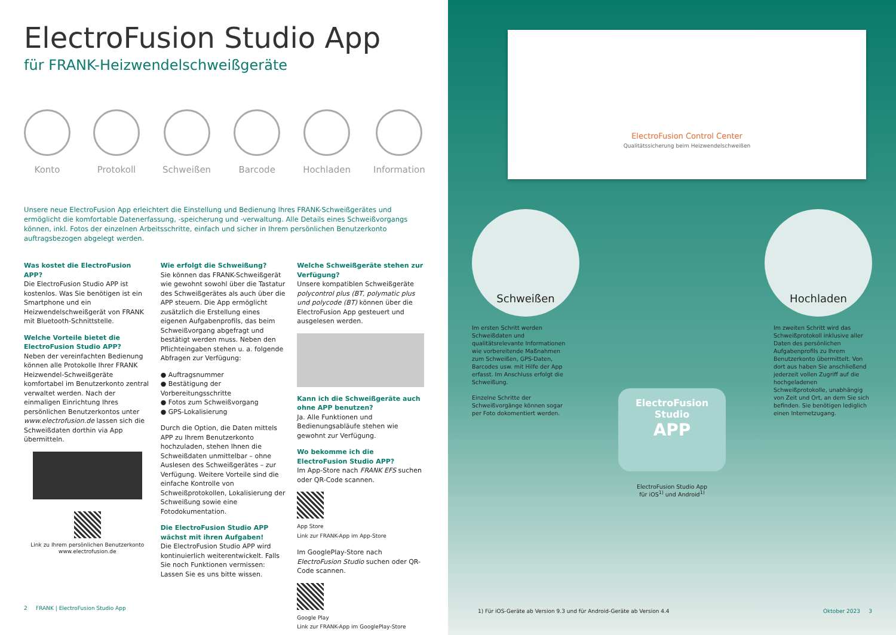ElectroFusion Studio App
für FRANK-Heizwendelschweißgeräte
Konto Protokoll Schweißen Barcode Hochladen Information
Unsere neue ElectroFusion App erleichtert die Einstellung und Bedienung Ihres FRANK-Schweißgerätes und ermöglicht die komfortable Datenerfassung, -speicherung und -verwaltung. Alle Details eines Schweißvorgangs können, inkl. Fotos der einzelnen Arbeitsschritte, einfach und sicher in Ihrem persönlichen Benutzerkonto auftragsbezogen abgelegt werden.
Was kostet die ElectroFusion APP?
Die ElectroFusion Studio APP ist kostenlos. Was Sie benötigen ist ein Smartphone und ein Heizwendelschweißgerät von FRANK mit Bluetooth-Schnittstelle.
Welche Vorteile bietet die ElectroFusion Studio APP?
Neben der vereinfachten Bedienung können alle Protokolle Ihrer FRANK Heizwendel-Schweißgeräte komfortabel im Benutzerkonto zentral verwaltet werden. Nach der einmaligen Einrichtung Ihres persönlichen Benutzerkontos unter www.electrofusion.de lassen sich die Schweißdaten dorthin via App übermitteln.
Link zu Ihrem persönlichen Benutzerkonto www.electrofusion.de
Wie erfolgt die Schweißung?
Sie können das FRANK-Schweißgerät wie gewohnt sowohl über die Tastatur des Schweißgerätes als auch über die APP steuern. Die App ermöglicht zusätzlich die Erstellung eines eigenen Aufgabenprofils, das beim Schweißvorgang abgefragt und bestätigt werden muss. Neben den Pflichteingaben stehen u. a. folgende Abfragen zur Verfügung:
● Auftragsnummer
● Bestätigung der Vorbereitungsschritte
● Fotos zum Schweißvorgang
● GPS-Lokalisierung
Durch die Option, die Daten mittels APP zu Ihrem Benutzerkonto hochzuladen, stehen Ihnen die Schweißdaten unmittelbar – ohne Auslesen des Schweißgerätes – zur Verfügung. Weitere Vorteile sind die einfache Kontrolle von Schweißprotokollen, Lokalisierung der Schweißung sowie eine Fotodokumentation.
Die ElectroFusion Studio APP wächst mit ihren Aufgaben!
Die ElectroFusion Studio APP wird kontinuierlich weiterentwickelt. Falls Sie noch Funktionen vermissen: Lassen Sie es uns bitte wissen.
Welche Schweißgeräte stehen zur Verfügung?
Unsere kompatiblen Schweißgeräte polycontrol plus (BT, polymatic plus und polycode (BT) können über die ElectroFusion App gesteuert und ausgelesen werden.
Kann ich die Schweißgeräte auch ohne APP benutzen?
Ja. Alle Funktionen und Bedienungsabläufe stehen wie gewohnt zur Verfügung.
Wo bekomme ich die ElectroFusion Studio APP?
Im App-Store nach FRANK EFS suchen oder QR-Code scannen.
App Store
Link zur FRANK-App im App-Store
Im GooglePlay-Store nach ElectroFusion Studio suchen oder QR-Code scannen.
Google Play
Link zur FRANK-App im GooglePlay-Store
2 FRANK | ElectroFusion Studio App
ElectroFusion Control Center
Qualitätssicherung beim Heizwendelschweißen
Schweißen Hochladen
Im ersten Schritt werden Schweißdaten und qualitätsrelevante Informationen wie vorbereitende Maßnahmen zum Schweißen, GPS-Daten, Barcodes usw. mit Hilfe der App erfasst. Im Anschluss erfolgt die Schweißung.
Einzelne Schritte der Schweißvorgänge können sogar per Foto dokomentiert werden.
Im zweiten Schritt wird das Schweißprotokoll inklusive aller Daten des persönlichen Aufgabenprofils zu Ihrem Benutzerkonto übermittelt. Von dort aus haben Sie anschließend jederzeit vollen Zugriff auf die hochgeladenen Schweißprotokolle, unabhängig von Zeit und Ort, an dem Sie sich befinden. Sie benötigen lediglich einen Internetzugang.
ElectroFusion Studio
APP
ElectroFusion Studio App
für iOS<sup>1)</sup> und Android<sup>1)</sup>
1) Für iOS-Geräte ab Version 9.3 und für Android-Geräte ab Version 4.4 Oktober 2023 3